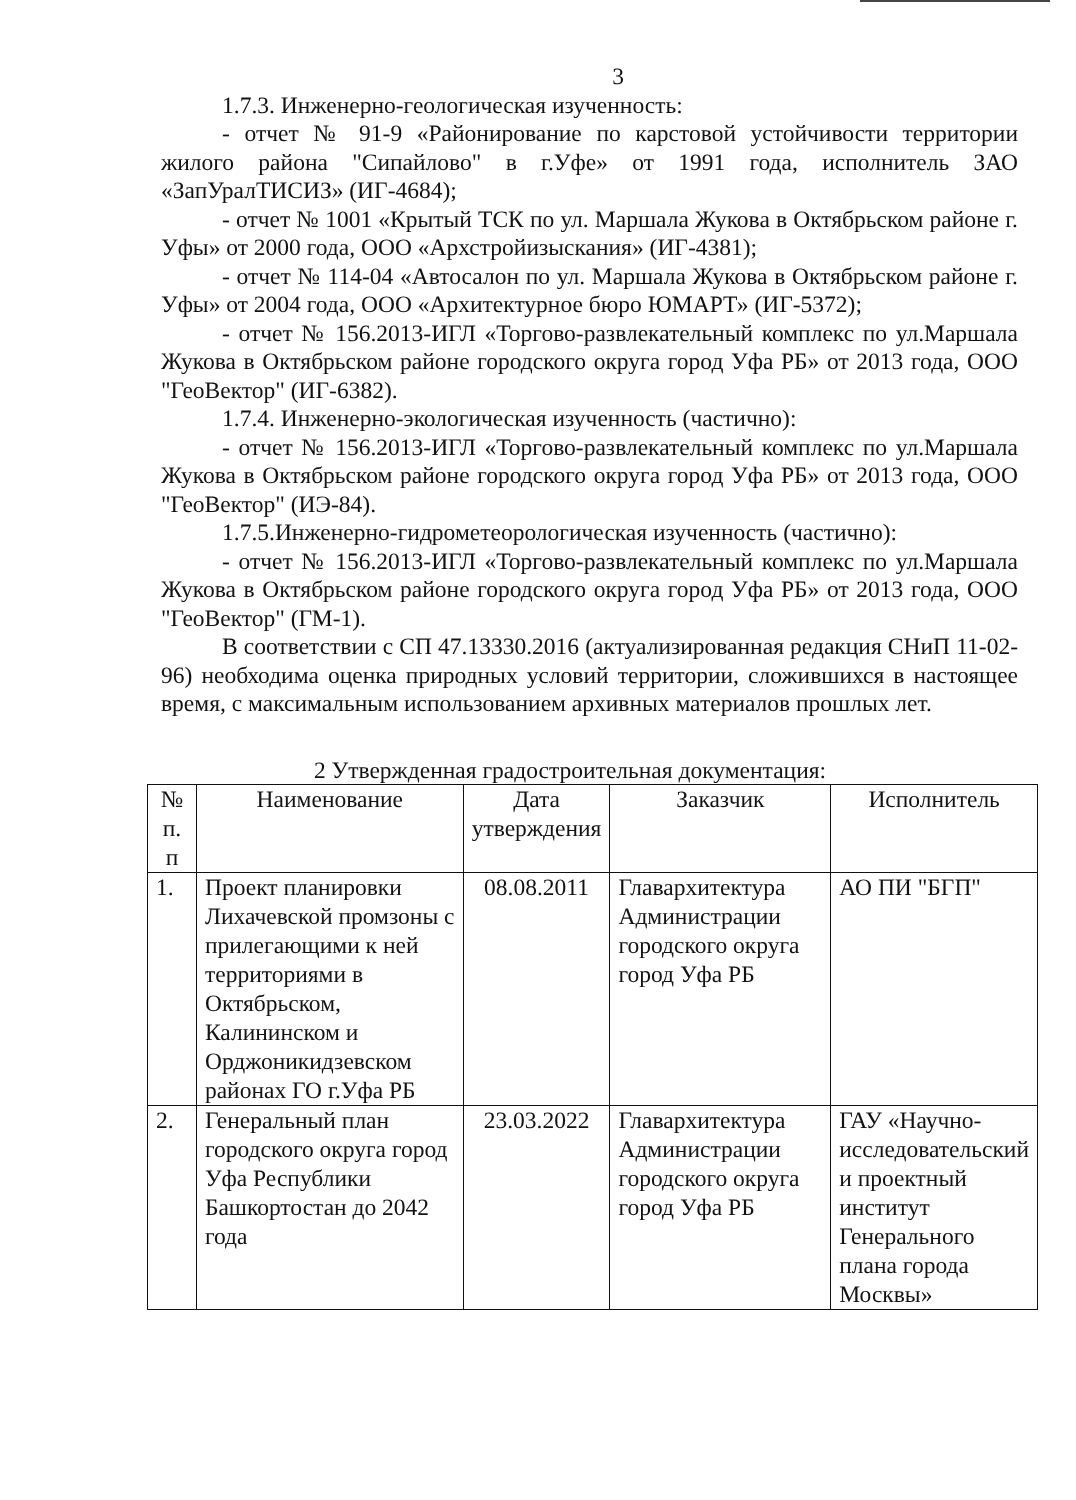3
1.7.3. Инженерно-геологическая изученность:
- отчет № 91-9 «Районирование по карстовой устойчивости территории жилого района "Сипайлово" в г.Уфе» от 1991 года, исполнитель ЗАО «ЗапУралТИСИЗ» (ИГ-4684);
- отчет № 1001 «Крытый ТСК по ул. Маршала Жукова в Октябрьском районе г. Уфы» от 2000 года, ООО «Архстройизыскания» (ИГ-4381);
- отчет № 114-04 «Автосалон по ул. Маршала Жукова в Октябрьском районе г. Уфы» от 2004 года, ООО «Архитектурное бюро ЮМАРТ» (ИГ-5372);
- отчет № 156.2013-ИГЛ «Торгово-развлекательный комплекс по ул.Маршала Жукова в Октябрьском районе городского округа город Уфа РБ» от 2013 года, ООО "ГеоВектор" (ИГ-6382).
1.7.4. Инженерно-экологическая изученность (частично):
- отчет № 156.2013-ИГЛ «Торгово-развлекательный комплекс по ул.Маршала Жукова в Октябрьском районе городского округа город Уфа РБ» от 2013 года, ООО "ГеоВектор" (ИЭ-84).
1.7.5.Инженерно-гидрометеорологическая изученность (частично):
- отчет № 156.2013-ИГЛ «Торгово-развлекательный комплекс по ул.Маршала Жукова в Октябрьском районе городского округа город Уфа РБ» от 2013 года, ООО "ГеоВектор" (ГМ-1).
В соответствии с СП 47.13330.2016 (актуализированная редакция СНиП 11-02-96) необходима оценка природных условий территории, сложившихся в настоящее время, с максимальным использованием архивных материалов прошлых лет.
2 Утвержденная градостроительная документация:
| № п. п | Наименование | Дата утверждения | Заказчик | Исполнитель |
| 1. | Проект планировки Лихачевской промзоны с прилегающими к ней территориями в Октябрьском, Калининском и Орджоникидзевском районах ГО г.Уфа РБ | 08.08.2011 | Главархитектура Администрации городского округа город Уфа РБ | АО ПИ "БГП" |
| 2. | Генеральный план городского округа город Уфа Республики Башкортостан до 2042 года | 23.03.2022 | Главархитектура Администрации городского округа город Уфа РБ | ГАУ «Научно-исследовательский и проектный институт Генерального плана города Москвы» |